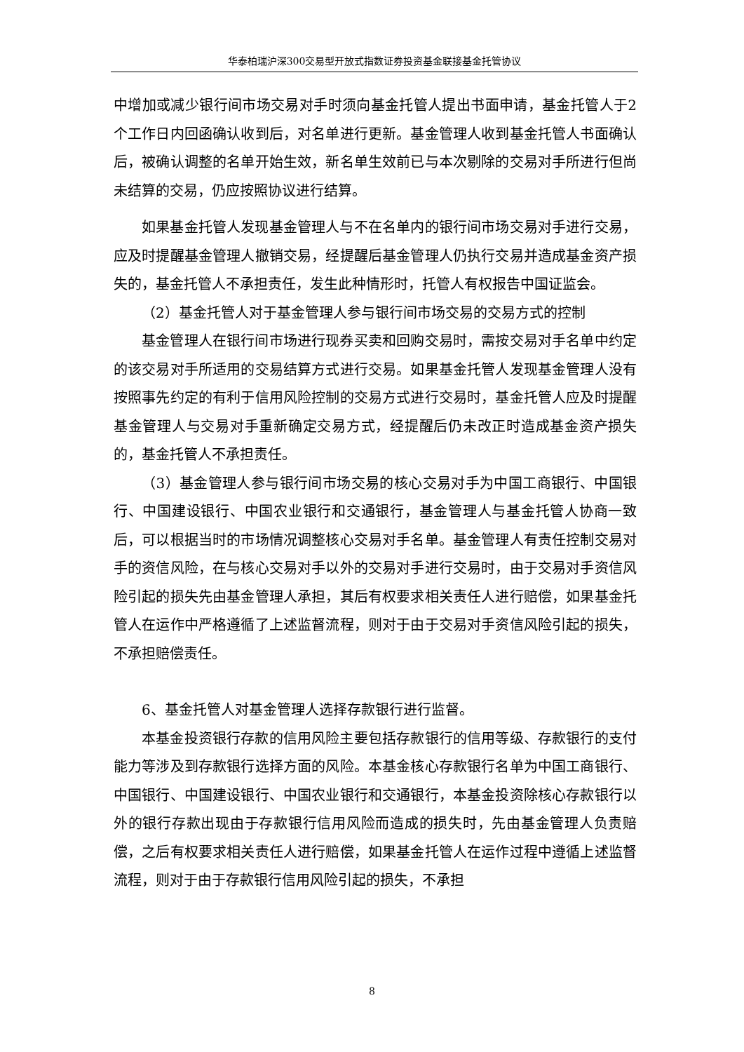华泰柏瑞沪深300交易型开放式指数证券投资基金联接基金托管协议
中增加或减少银行间市场交易对手时须向基金托管人提出书面申请，基金托管人于2个工作日内回函确认收到后，对名单进行更新。基金管理人收到基金托管人书面确认后，被确认调整的名单开始生效，新名单生效前已与本次剔除的交易对手所进行但尚未结算的交易，仍应按照协议进行结算。
如果基金托管人发现基金管理人与不在名单内的银行间市场交易对手进行交易，应及时提醒基金管理人撤销交易，经提醒后基金管理人仍执行交易并造成基金资产损失的，基金托管人不承担责任，发生此种情形时，托管人有权报告中国证监会。
（2）基金托管人对于基金管理人参与银行间市场交易的交易方式的控制
基金管理人在银行间市场进行现券买卖和回购交易时，需按交易对手名单中约定的该交易对手所适用的交易结算方式进行交易。如果基金托管人发现基金管理人没有按照事先约定的有利于信用风险控制的交易方式进行交易时，基金托管人应及时提醒基金管理人与交易对手重新确定交易方式，经提醒后仍未改正时造成基金资产损失的，基金托管人不承担责任。
（3）基金管理人参与银行间市场交易的核心交易对手为中国工商银行、中国银行、中国建设银行、中国农业银行和交通银行，基金管理人与基金托管人协商一致后，可以根据当时的市场情况调整核心交易对手名单。基金管理人有责任控制交易对手的资信风险，在与核心交易对手以外的交易对手进行交易时，由于交易对手资信风险引起的损失先由基金管理人承担，其后有权要求相关责任人进行赔偿，如果基金托管人在运作中严格遵循了上述监督流程，则对于由于交易对手资信风险引起的损失，不承担赔偿责任。
6、基金托管人对基金管理人选择存款银行进行监督。
本基金投资银行存款的信用风险主要包括存款银行的信用等级、存款银行的支付能力等涉及到存款银行选择方面的风险。本基金核心存款银行名单为中国工商银行、中国银行、中国建设银行、中国农业银行和交通银行，本基金投资除核心存款银行以外的银行存款出现由于存款银行信用风险而造成的损失时，先由基金管理人负责赔偿，之后有权要求相关责任人进行赔偿，如果基金托管人在运作过程中遵循上述监督流程，则对于由于存款银行信用风险引起的损失，不承担
8